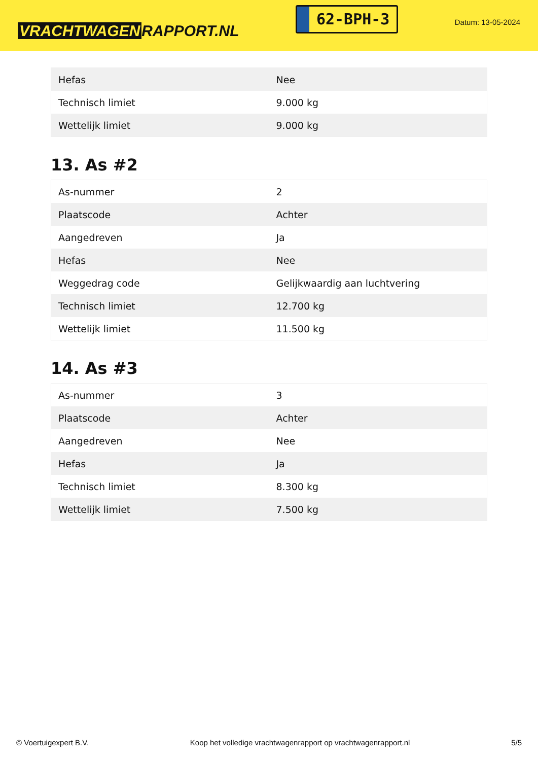VRACHTWAGEN RAPPORT.NL
62-BPH-3
Datum: 13-05-2024
| Hefas | Nee |
| Technisch limiet | 9.000 kg |
| Wettelijk limiet | 9.000 kg |
13. As #2
| As-nummer | 2 |
| Plaatscode | Achter |
| Aangedreven | Ja |
| Hefas | Nee |
| Weggedrag code | Gelijkwaardig aan luchtvering |
| Technisch limiet | 12.700 kg |
| Wettelijk limiet | 11.500 kg |
14. As #3
| As-nummer | 3 |
| Plaatscode | Achter |
| Aangedreven | Nee |
| Hefas | Ja |
| Technisch limiet | 8.300 kg |
| Wettelijk limiet | 7.500 kg |
© Voertuigexpert B.V. Koop het volledige vrachtwagenrapport op vrachtwagenrapport.nl 5/5